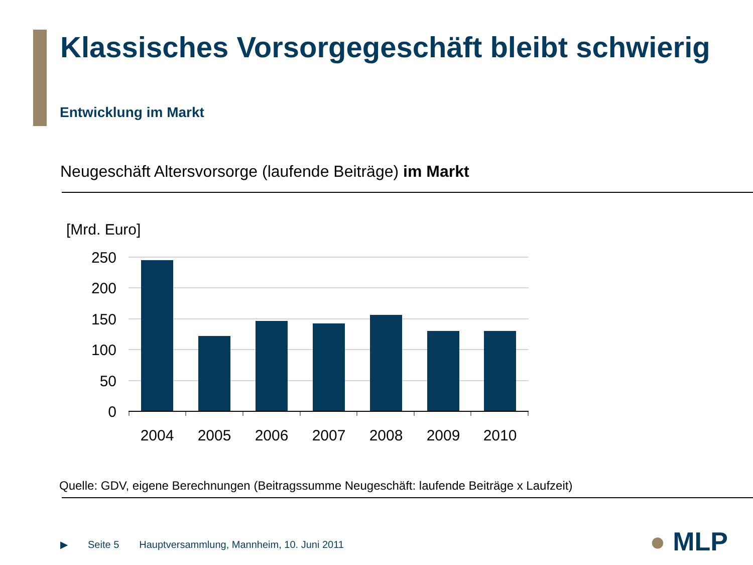Klassisches Vorsorgegeschäft bleibt schwierig
Entwicklung im Markt
Neugeschäft Altersvorsorge (laufende Beiträge) im Markt
[Mrd. Euro]
250
200
150
100
50
0
2004
2005
2006
2007
2008
2009
2010
Quelle: GDV, eigene Berechnungen (Beitragssumme Neugeschäft: laufende Beiträge x Laufzeit)
▶ Seite 5 Hauptversammlung, Mannheim, 10. Juni 2011
● MLP